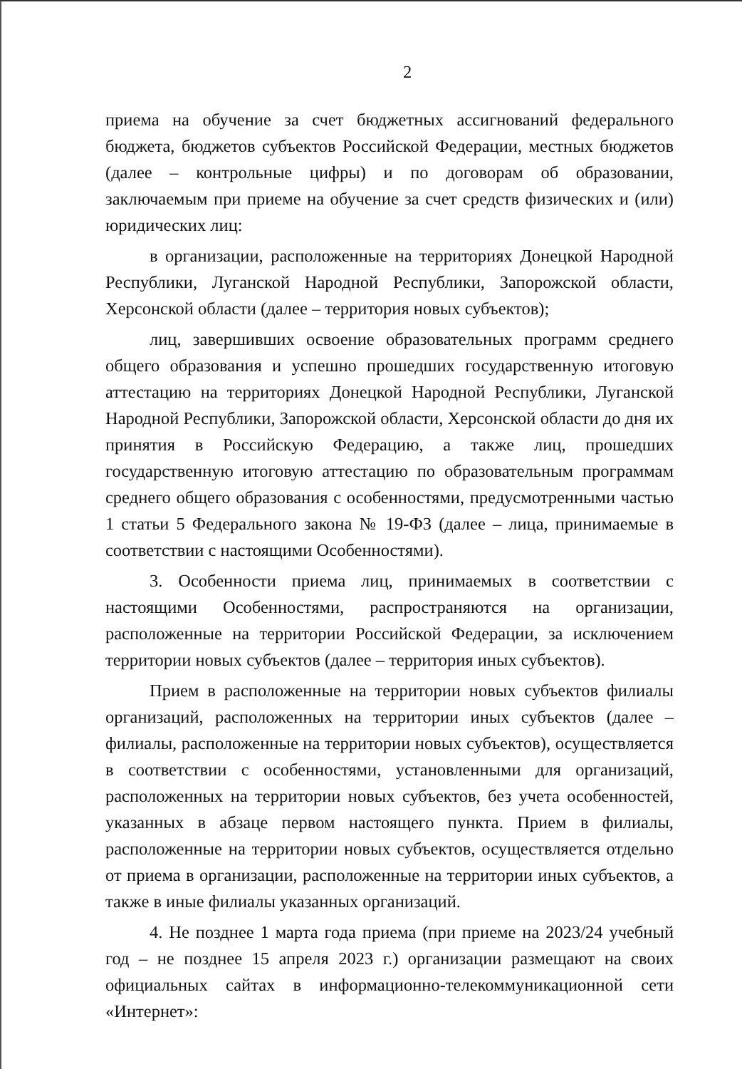2
приема на обучение за счет бюджетных ассигнований федерального бюджета, бюджетов субъектов Российской Федерации, местных бюджетов (далее – контрольные цифры) и по договорам об образовании, заключаемым при приеме на обучение за счет средств физических и (или) юридических лиц:
в организации, расположенные на территориях Донецкой Народной Республики, Луганской Народной Республики, Запорожской области, Херсонской области (далее – территория новых субъектов);
лиц, завершивших освоение образовательных программ среднего общего образования и успешно прошедших государственную итоговую аттестацию на территориях Донецкой Народной Республики, Луганской Народной Республики, Запорожской области, Херсонской области до дня их принятия в Российскую Федерацию, а также лиц, прошедших государственную итоговую аттестацию по образовательным программам среднего общего образования с особенностями, предусмотренными частью 1 статьи 5 Федерального закона № 19-ФЗ (далее – лица, принимаемые в соответствии с настоящими Особенностями).
3. Особенности приема лиц, принимаемых в соответствии с настоящими Особенностями, распространяются на организации, расположенные на территории Российской Федерации, за исключением территории новых субъектов (далее – территория иных субъектов).
Прием в расположенные на территории новых субъектов филиалы организаций, расположенных на территории иных субъектов (далее – филиалы, расположенные на территории новых субъектов), осуществляется в соответствии с особенностями, установленными для организаций, расположенных на территории новых субъектов, без учета особенностей, указанных в абзаце первом настоящего пункта. Прием в филиалы, расположенные на территории новых субъектов, осуществляется отдельно от приема в организации, расположенные на территории иных субъектов, а также в иные филиалы указанных организаций.
4. Не позднее 1 марта года приема (при приеме на 2023/24 учебный год – не позднее 15 апреля 2023 г.) организации размещают на своих официальных сайтах в информационно-телекоммуникационной сети «Интернет»: